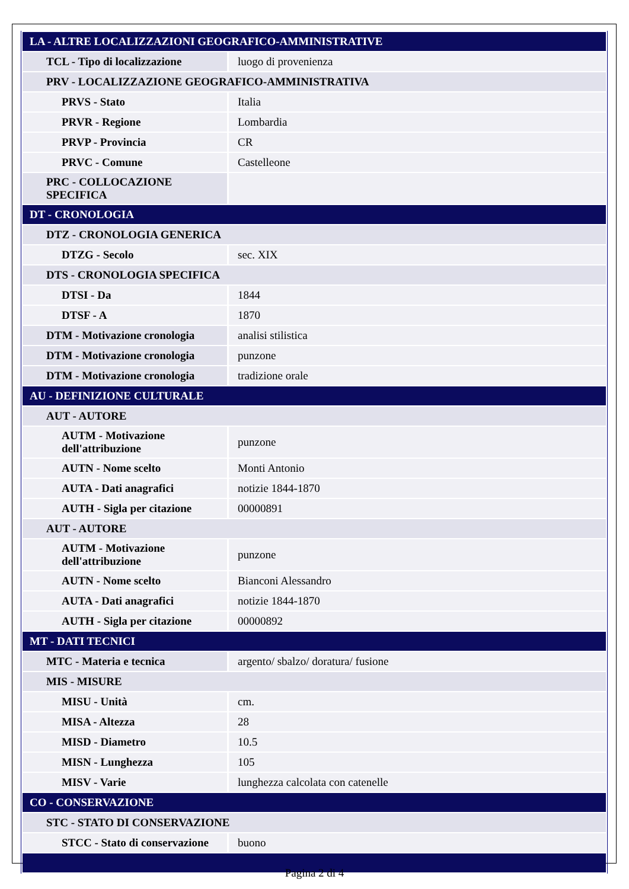| LA - ALTRE LOCALIZZAZIONI GEOGRAFICO-AMMINISTRATIVE | |
| TCL - Tipo di localizzazione | luogo di provenienza |
| PRV - LOCALIZZAZIONE GEOGRAFICO-AMMINISTRATIVA | |
| PRVS - Stato | Italia |
| PRVR - Regione | Lombardia |
| PRVP - Provincia | CR |
| PRVC - Comune | Castelleone |
| PRC - COLLOCAZIONE SPECIFICA | |
| DT - CRONOLOGIA | |
| DTZ - CRONOLOGIA GENERICA | |
| DTZG - Secolo | sec. XIX |
| DTS - CRONOLOGIA SPECIFICA | |
| DTSI - Da | 1844 |
| DTSF - A | 1870 |
| DTM - Motivazione cronologia | analisi stilistica |
| DTM - Motivazione cronologia | punzone |
| DTM - Motivazione cronologia | tradizione orale |
| AU - DEFINIZIONE CULTURALE | |
| AUT - AUTORE | |
| AUTM - Motivazione dell'attribuzione | punzone |
| AUTN - Nome scelto | Monti Antonio |
| AUTA - Dati anagrafici | notizie 1844-1870 |
| AUTH - Sigla per citazione | 00000891 |
| AUT - AUTORE | |
| AUTM - Motivazione dell'attribuzione | punzone |
| AUTN - Nome scelto | Bianconi Alessandro |
| AUTA - Dati anagrafici | notizie 1844-1870 |
| AUTH - Sigla per citazione | 00000892 |
| MT - DATI TECNICI | |
| MTC - Materia e tecnica | argento/ sbalzo/ doratura/ fusione |
| MIS - MISURE | |
| MISU - Unità | cm. |
| MISA - Altezza | 28 |
| MISD - Diametro | 10.5 |
| MISN - Lunghezza | 105 |
| MISV - Varie | lunghezza calcolata con catenelle |
| CO - CONSERVAZIONE | |
| STC - STATO DI CONSERVAZIONE | |
| STCC - Stato di conservazione | buono |
Pagina 2 di 4